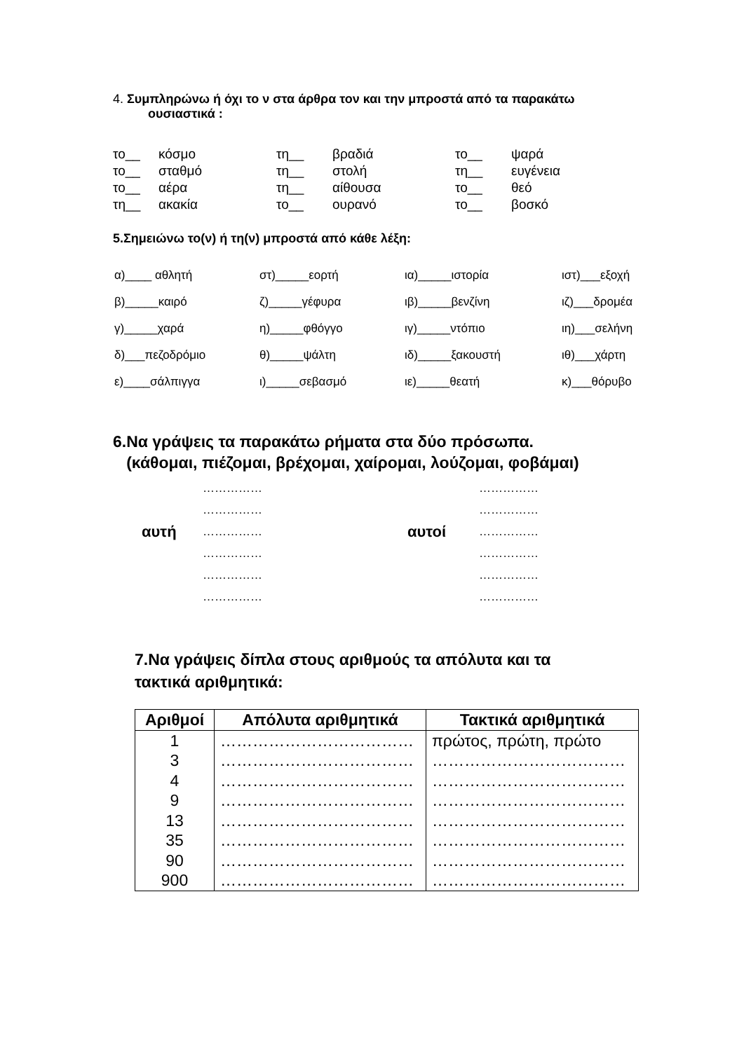4. Συμπληρώνω ή όχι το ν στα άρθρα τον και την μπροστά από τα παρακάτω ουσιαστικά :
| το__ | κόσμο | τη__ | βραδιά | το__ | ψαρά |
| το__ | σταθμό | τη__ | στολή | τη__ | ευγένεια |
| το__ | αέρα | τη__ | αίθουσα | το__ | θεό |
| τη__ | ακακία | το__ | ουρανό | το__ | βοσκό |
5.Σημειώνω το(ν) ή τη(ν) μπροστά από κάθε λέξη:
| α)____ αθλητή | στ)_____εορτή | ια)_____ιστορία | ιστ)___εξοχή |
| β)_____καιρό | ζ)_____γέφυρα | ιβ)_____βενζίνη | ιζ)___δρομέα |
| γ)_____χαρά | η)_____φθόγγο | ιγ)_____ντόπιο | ιη)___σελήνη |
| δ)___πεζοδρόμιο | θ)_____ψάλτη | ιδ)_____ξακουστή | ιθ)___χάρτη |
| ε)____σάλπιγγα | ι)_____σεβασμό | ιε)_____θεατή | κ)___θόρυβο |
6.Να γράψεις τα παρακάτω ρήματα στα δύο πρόσωπα.
(κάθομαι, πιέζομαι, βρέχομαι, χαίρομαι, λούζομαι, φοβάμαι)
| | …………… | | …………… |
| | …………… | | …………… |
| αυτή | …………… | αυτοί | …………… |
| | …………… | | …………… |
| | …………… | | …………… |
| | …………… | | …………… |
7.Να γράψεις δίπλα στους αριθμούς τα απόλυτα και τα
τακτικά αριθμητικά:
| Αριθμοί | Απόλυτα αριθμητικά | Τακτικά αριθμητικά |
| --- | --- | --- |
| 1 | ……………………………… | πρώτος, πρώτη, πρώτο |
| 3 | ……………………………… | ……………………………… |
| 4 | ……………………………… | ……………………………… |
| 9 | ……………………………… | ……………………………… |
| 13 | ……………………………… | ……………………………… |
| 35 | ……………………………… | ……………………………… |
| 90 | ……………………………… | ……………………………… |
| 900 | ……………………………… | ……………………………… |